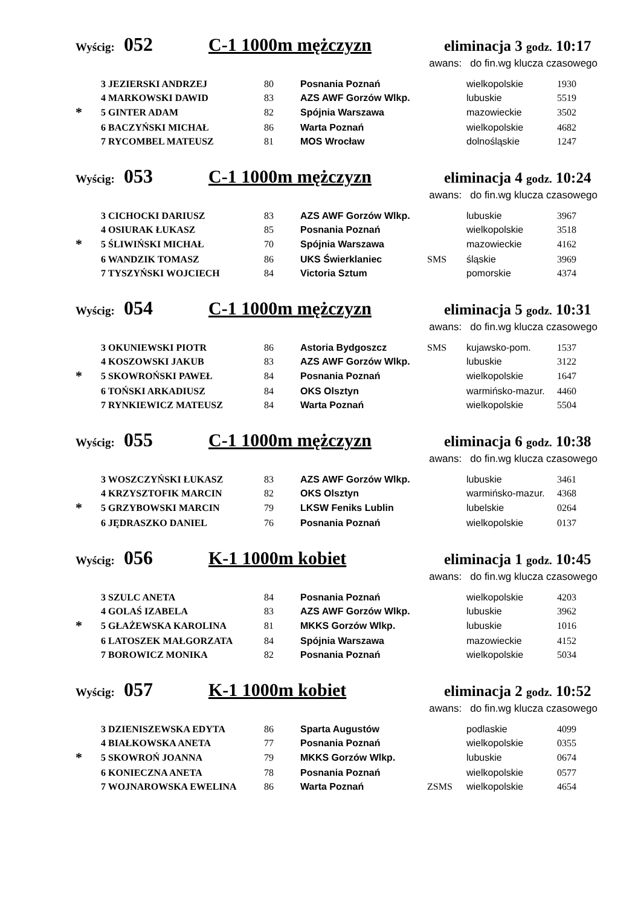Wyścig: 052 C-1 1000m mężczyzn eliminacja 3 godz. 10:17
awans: do fin.wg klucza czasowego
| | 3 JEZIERSKI ANDRZEJ | 80 | Posnania Poznań | | wielkopolskie | 1930 |
| | 4 MARKOWSKI DAWID | 83 | AZS AWF Gorzów Wlkp. | | lubuskie | 5519 |
| * | 5 GINTER ADAM | 82 | Spójnia Warszawa | | mazowieckie | 3502 |
| | 6 BACZYŃSKI MICHAŁ | 86 | Warta Poznań | | wielkopolskie | 4682 |
| | 7 RYCOMBEL MATEUSZ | 81 | MOS Wrocław | | dolnośląskie | 1247 |
Wyścig: 053 C-1 1000m mężczyzn eliminacja 4 godz. 10:24
awans: do fin.wg klucza czasowego
| | 3 CICHOCKI DARIUSZ | 83 | AZS AWF Gorzów Wlkp. | | lubuskie | 3967 |
| | 4 OSIURAK ŁUKASZ | 85 | Posnania Poznań | | wielkopolskie | 3518 |
| * | 5 ŚLIWIŃSKI MICHAŁ | 70 | Spójnia Warszawa | | mazowieckie | 4162 |
| | 6 WANDZIK TOMASZ | 86 | UKS Świerklaniec | SMS | śląskie | 3969 |
| | 7 TYSZYŃSKI WOJCIECH | 84 | Victoria Sztum | | pomorskie | 4374 |
Wyścig: 054 C-1 1000m mężczyzn eliminacja 5 godz. 10:31
awans: do fin.wg klucza czasowego
| | 3 OKUNIEWSKI PIOTR | 86 | Astoria Bydgoszcz | SMS | kujawsko-pom. | 1537 |
| | 4 KOSZOWSKI JAKUB | 83 | AZS AWF Gorzów Wlkp. | | lubuskie | 3122 |
| * | 5 SKOWROŃSKI PAWEŁ | 84 | Posnania Poznań | | wielkopolskie | 1647 |
| | 6 TOŃSKI ARKADIUSZ | 84 | OKS Olsztyn | | warmińsko-mazur. | 4460 |
| | 7 RYNKIEWICZ MATEUSZ | 84 | Warta Poznań | | wielkopolskie | 5504 |
Wyścig: 055 C-1 1000m mężczyzn eliminacja 6 godz. 10:38
awans: do fin.wg klucza czasowego
| | 3 WOSZCZYŃSKI ŁUKASZ | 83 | AZS AWF Gorzów Wlkp. | | lubuskie | 3461 |
| | 4 KRZYSZTOFIK MARCIN | 82 | OKS Olsztyn | | warmińsko-mazur. | 4368 |
| * | 5 GRZYBOWSKI MARCIN | 79 | LKSW Feniks Lublin | | lubelskie | 0264 |
| | 6 JĘDRASZKO DANIEL | 76 | Posnania Poznań | | wielkopolskie | 0137 |
Wyścig: 056 K-1 1000m kobiet eliminacja 1 godz. 10:45
awans: do fin.wg klucza czasowego
| | 3 SZULC ANETA | 84 | Posnania Poznań | | wielkopolskie | 4203 |
| | 4 GOLAŚ IZABELA | 83 | AZS AWF Gorzów Wlkp. | | lubuskie | 3962 |
| * | 5 GŁAŻEWSKA KAROLINA | 81 | MKKS Gorzów Wlkp. | | lubuskie | 1016 |
| | 6 LATOSZEK MAŁGORZATA | 84 | Spójnia Warszawa | | mazowieckie | 4152 |
| | 7 BOROWICZ MONIKA | 82 | Posnania Poznań | | wielkopolskie | 5034 |
Wyścig: 057 K-1 1000m kobiet eliminacja 2 godz. 10:52
awans: do fin.wg klucza czasowego
| | 3 DZIENISZEWSKA EDYTA | 86 | Sparta Augustów | | podlaskie | 4099 |
| | 4 BIAŁKOWSKA ANETA | 77 | Posnania Poznań | | wielkopolskie | 0355 |
| * | 5 SKOWROŃ JOANNA | 79 | MKKS Gorzów Wlkp. | | lubuskie | 0674 |
| | 6 KONIECZNA ANETA | 78 | Posnania Poznań | | wielkopolskie | 0577 |
| | 7 WOJNAROWSKA EWELINA | 86 | Warta Poznań | ZSMS | wielkopolskie | 4654 |